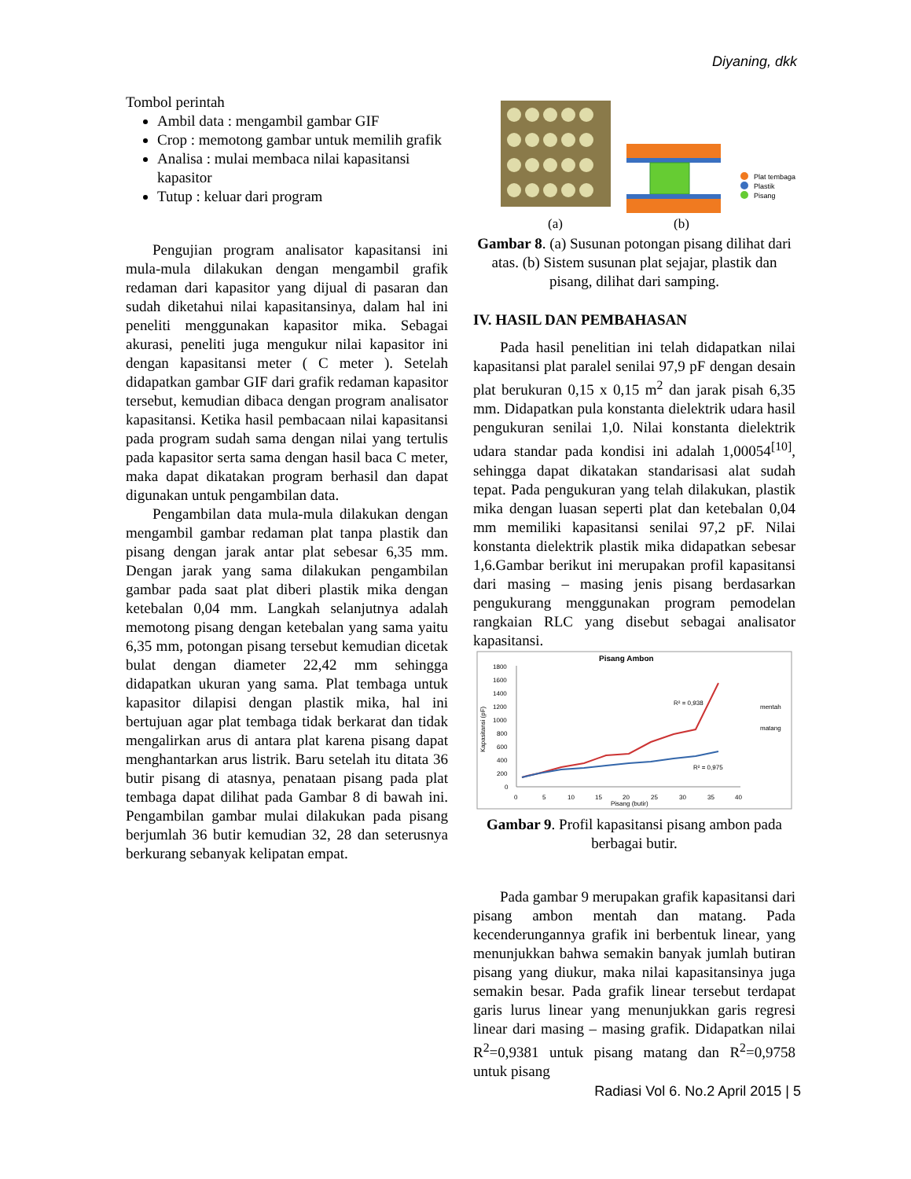Diyaning, dkk
Tombol perintah
Ambil data : mengambil gambar GIF
Crop : memotong gambar untuk memilih grafik
Analisa : mulai membaca nilai kapasitansi kapasitor
Tutup : keluar dari program
Pengujian program analisator kapasitansi ini mula-mula dilakukan dengan mengambil grafik redaman dari kapasitor yang dijual di pasaran dan sudah diketahui nilai kapasitansinya, dalam hal ini peneliti menggunakan kapasitor mika. Sebagai akurasi, peneliti juga mengukur nilai kapasitor ini dengan kapasitansi meter ( C meter ). Setelah didapatkan gambar GIF dari grafik redaman kapasitor tersebut, kemudian dibaca dengan program analisator kapasitansi. Ketika hasil pembacaan nilai kapasitansi pada program sudah sama dengan nilai yang tertulis pada kapasitor serta sama dengan hasil baca C meter, maka dapat dikatakan program berhasil dan dapat digunakan untuk pengambilan data.
Pengambilan data mula-mula dilakukan dengan mengambil gambar redaman plat tanpa plastik dan pisang dengan jarak antar plat sebesar 6,35 mm. Dengan jarak yang sama dilakukan pengambilan gambar pada saat plat diberi plastik mika dengan ketebalan 0,04 mm. Langkah selanjutnya adalah memotong pisang dengan ketebalan yang sama yaitu 6,35 mm, potongan pisang tersebut kemudian dicetak bulat dengan diameter 22,42 mm sehingga didapatkan ukuran yang sama. Plat tembaga untuk kapasitor dilapisi dengan plastik mika, hal ini bertujuan agar plat tembaga tidak berkarat dan tidak mengalirkan arus di antara plat karena pisang dapat menghantarkan arus listrik. Baru setelah itu ditata 36 butir pisang di atasnya, penataan pisang pada plat tembaga dapat dilihat pada Gambar 8 di bawah ini. Pengambilan gambar mulai dilakukan pada pisang berjumlah 36 butir kemudian 32, 28 dan seterusnya berkurang sebanyak kelipatan empat.
Plat tembaga
Plastik
Pisang
(a)
(b)
Gambar 8. (a) Susunan potongan pisang dilihat dari atas. (b) Sistem susunan plat sejajar, plastik dan pisang, dilihat dari samping.
IV. HASIL DAN PEMBAHASAN
Pada hasil penelitian ini telah didapatkan nilai kapasitansi plat paralel senilai 97,9 pF dengan desain plat berukuran 0,15 x 0,15 m<sup>2</sup> dan jarak pisah 6,35 mm. Didapatkan pula konstanta dielektrik udara hasil pengukuran senilai 1,0. Nilai konstanta dielektrik udara standar pada kondisi ini adalah 1,00054<sup>[10]</sup>, sehingga dapat dikatakan standarisasi alat sudah tepat. Pada pengukuran yang telah dilakukan, plastik mika dengan luasan seperti plat dan ketebalan 0,04 mm memiliki kapasitansi senilai 97,2 pF. Nilai konstanta dielektrik plastik mika didapatkan sebesar 1,6.Gambar berikut ini merupakan profil kapasitansi dari masing – masing jenis pisang berdasarkan pengukurang menggunakan program pemodelan rangkaian RLC yang disebut sebagai analisator kapasitansi.
Pisang Ambon
1800
1600
1400
1200
1000
800
600
400
200
0
0
5
10
15
20
25
30
35
40
Pisang (butir)
Kapasitansi (pF)
R² = 0,938
R² = 0,975
mentah
matang
Gambar 9. Profil kapasitansi pisang ambon pada berbagai butir.
Pada gambar 9 merupakan grafik kapasitansi dari pisang ambon mentah dan matang. Pada kecenderungannya grafik ini berbentuk linear, yang menunjukkan bahwa semakin banyak jumlah butiran pisang yang diukur, maka nilai kapasitansinya juga semakin besar. Pada grafik linear tersebut terdapat garis lurus linear yang menunjukkan garis regresi linear dari masing – masing grafik. Didapatkan nilai R<sup>2</sup>=0,9381 untuk pisang matang dan R<sup>2</sup>=0,9758 untuk pisang
Radiasi Vol 6. No.2 April 2015 | 5